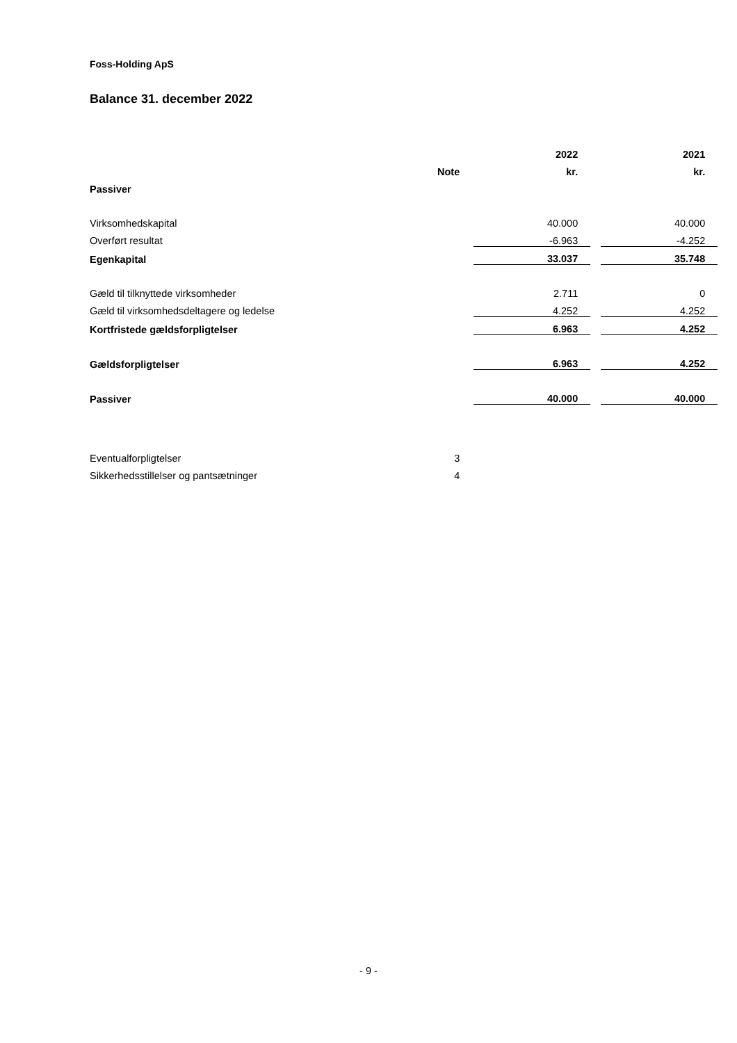Foss-Holding ApS
Balance 31. december 2022
| | | | 2022 | | 2021 |
| --- | --- | --- | --- | --- | --- |
| | Note | | kr. | | kr. |
| Passiver | | | | | |
| Virksomhedskapital | | | 40.000 | | 40.000 |
| Overført resultat | | | -6.963 | | -4.252 |
| Egenkapital | | | 33.037 | | 35.748 |
| Gæld til tilknyttede virksomheder | | | 2.711 | | 0 |
| Gæld til virksomhedsdeltagere og ledelse | | | 4.252 | | 4.252 |
| Kortfristede gældsforpligtelser | | | 6.963 | | 4.252 |
| Gældsforpligtelser | | | 6.963 | | 4.252 |
| Passiver | | | 40.000 | | 40.000 |
| Eventualforpligtelser | 3 | | | | |
| Sikkerhedsstillelser og pantsætninger | 4 | | | | |
- 9 -